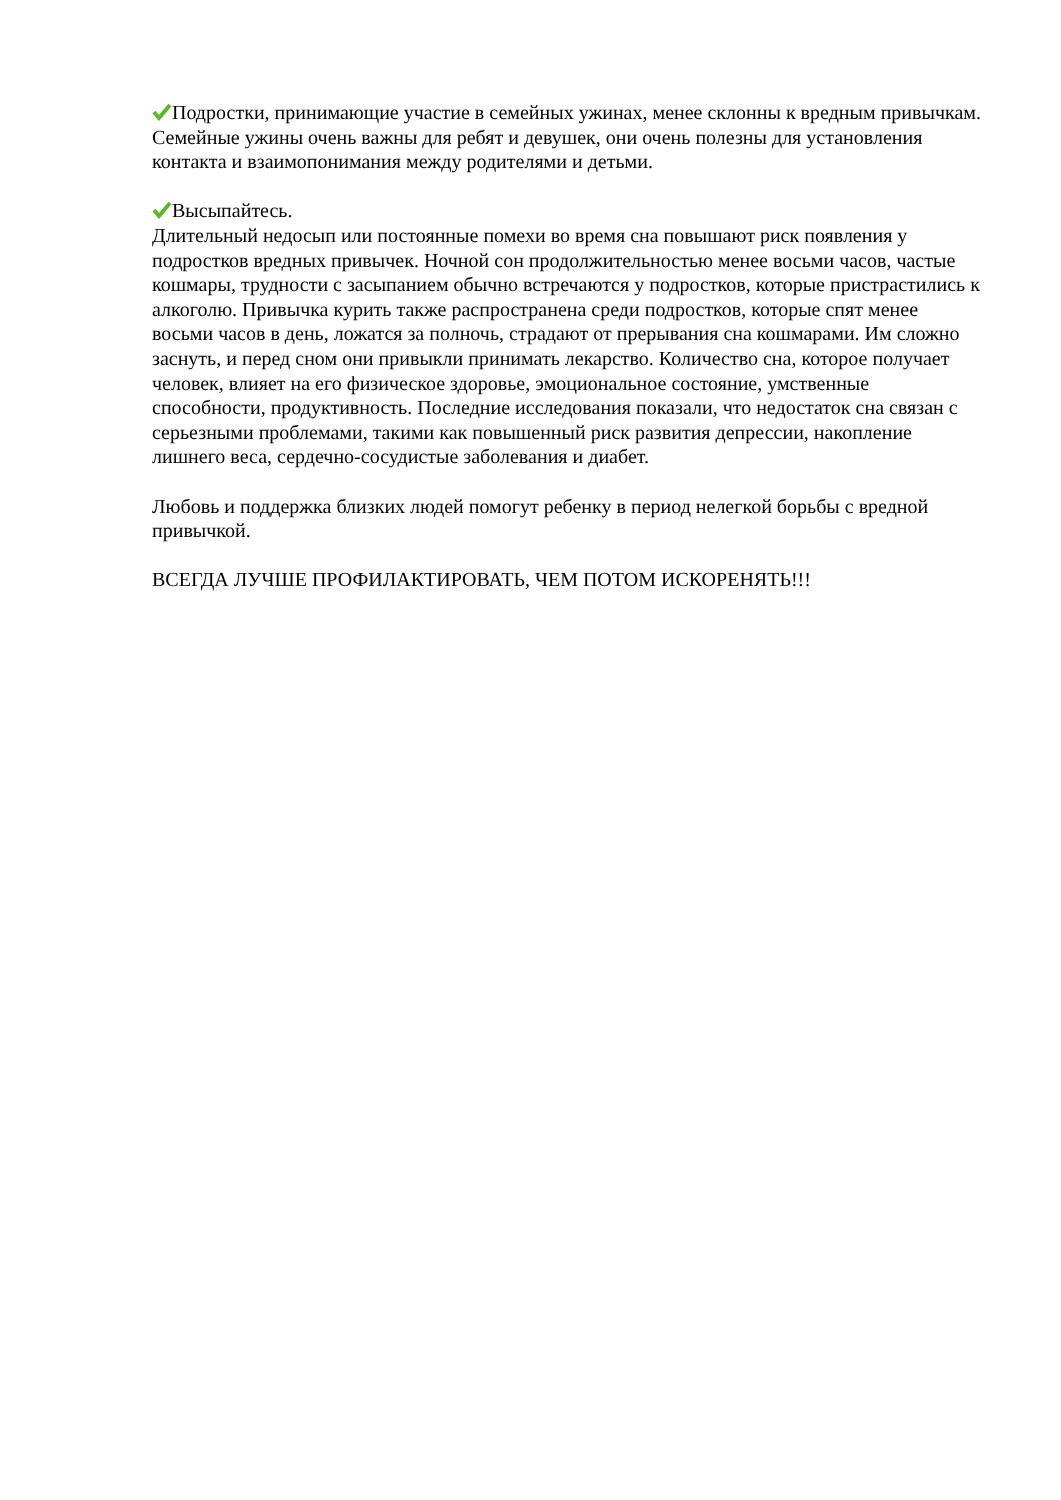Подростки, принимающие участие в семейных ужинах, менее склонны к вредным привычкам.
Семейные ужины очень важны для ребят и девушек, они очень полезны для установления контакта и взаимопонимания между родителями и детьми.
Высыпайтесь.
Длительный недосып или постоянные помехи во время сна повышают риск появления у подростков вредных привычек. Ночной сон продолжительностью менее восьми часов, частые кошмары, трудности с засыпанием обычно встречаются у подростков, которые пристрастились к алкоголю. Привычка курить также распространена среди подростков, которые спят менее восьми часов в день, ложатся за полночь, страдают от прерывания сна кошмарами. Им сложно заснуть, и перед сном они привыкли принимать лекарство. Количество сна, которое получает человек, влияет на его физическое здоровье, эмоциональное состояние, умственные способности, продуктивность. Последние исследования показали, что недостаток сна связан с серьезными проблемами, такими как повышенный риск развития депрессии, накопление лишнего веса, сердечно-сосудистые заболевания и диабет.
Любовь и поддержка близких людей помогут ребенку в период нелегкой борьбы с вредной привычкой.
ВСЕГДА ЛУЧШЕ ПРОФИЛАКТИРОВАТЬ, ЧЕМ ПОТОМ ИСКОРЕНЯТЬ!!!